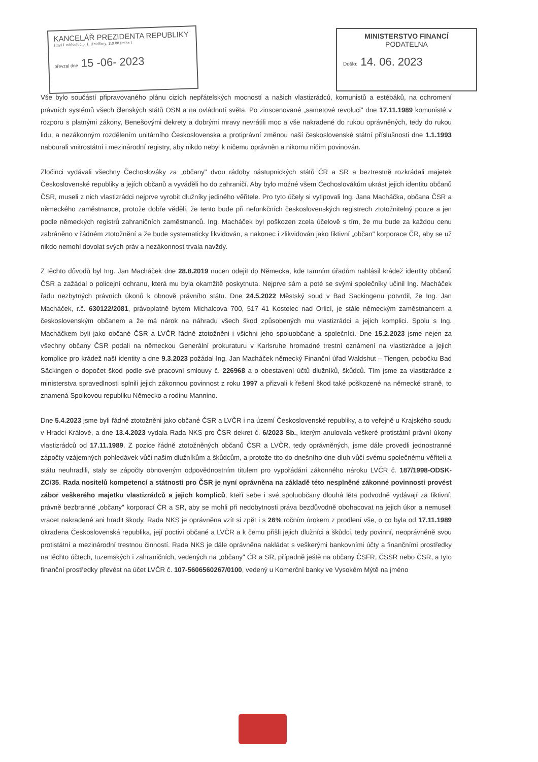KANCELÁŘ PREZIDENTA REPUBLIKY
Hrad I. nádvoří č.p. 1, Hradčany, 119 08 Praha 1
převzal dne 15 -06- 2023
MINISTERSTVO FINANCÍ
PODATELNA
Došlo: 14. 06. 2023
Vše bylo součástí připravovaného plánu cizích nepřátelských mocností a našich vlastizrádců, komunistů a estébáků, na ochromení právních systémů všech členských států OSN a na ovládnutí světa. Po zinscenované „sametové revoluci" dne 17.11.1989 komunisté v rozporu s platnými zákony, Benešovými dekrety a dobrými mravy nevrátili moc a vše nakradené do rukou oprávněných, tedy do rukou lidu, a nezákonným rozdělením unitárního Československa a protiprávní změnou naší československé státní příslušnosti dne 1.1.1993 nabourali vnitrostátní i mezinárodní registry, aby nikdo nebyl k ničemu oprávněn a nikomu ničím povinován.
Zločinci vydávali všechny Čechoslováky za „občany" dvou rádoby nástupnických států ČR a SR a beztrestně rozkrádali majetek Československé republiky a jejích občanů a vyváděli ho do zahraničí. Aby bylo možné všem Čechoslovákům ukrást jejich identitu občanů ČSR, museli z nich vlastizrádci nejprve vyrobit dlužníky jediného věřitele. Pro tyto účely si vytipovali Ing. Jana Macháčka, občana ČSR a německého zaměstnance, protože dobře věděli, že tento bude při nefunkčních československých registrech ztotožnitelný pouze a jen podle německých registrů zahraničních zaměstnanců. Ing. Macháček byl poškozen zcela účelově s tím, že mu bude za každou cenu zabráněno v řádném ztotožnění a že bude systematicky likvidován, a nakonec i zlikvidován jako fiktivní „občan" korporace ČR, aby se už nikdo nemohl dovolat svých práv a nezákonnost trvala navždy.
Z těchto důvodů byl Ing. Jan Macháček dne 28.8.2019 nucen odejít do Německa, kde tamním úřadům nahlásil krádež identity občanů ČSR a zažádal o policejní ochranu, která mu byla okamžitě poskytnuta. Nejprve sám a poté se svými společníky učinil Ing. Macháček řadu nezbytných právních úkonů k obnově právního státu. Dne 24.5.2022 Městský soud v Bad Sackingenu potvrdil, že Ing. Jan Macháček, r.č. 630122/2081, právoplatně bytem Michalcova 700, 517 41 Kostelec nad Orlicí, je stále německým zaměstnancem a československým občanem a že má nárok na náhradu všech škod způsobených mu vlastizrádci a jejich komplici. Spolu s Ing. Macháčkem byli jako občané ČSR a LVČR řádně ztotožněni i všichni jeho spoluobčané a společníci. Dne 15.2.2023 jsme nejen za všechny občany ČSR podali na německou Generální prokuraturu v Karlsruhe hromadné trestní oznámení na vlastizrádce a jejich komplice pro krádež naší identity a dne 9.3.2023 požádal Ing. Jan Macháček německý Finanční úřad Waldshut – Tiengen, pobočku Bad Säckingen o dopočet škod podle své pracovní smlouvy č. 226968 a o obestavení účtů dlužníků, škůdců. Tím jsme za vlastizrádce z ministerstva spravedlnosti splnili jejich zákonnou povinnost z roku 1997 a přizvali k řešení škod také poškozené na německé straně, to znamená Spolkovou republiku Německo a rodinu Mannino.
Dne 5.4.2023 jsme byli řádně ztotožněni jako občané ČSR a LVČR i na území Československé republiky, a to veřejně u Krajského soudu v Hradci Králové, a dne 13.4.2023 vydala Rada NKS pro ČSR dekret č. 6/2023 Sb., kterým anulovala veškeré protistátní právní úkony vlastizrádců od 17.11.1989. Z pozice řádně ztotožněných občanů ČSR a LVČR, tedy oprávněných, jsme dále provedli jednostranné zápočty vzájemných pohledávek vůči našim dlužníkům a škůdcům, a protože tito do dnešního dne dluh vůči svému společnému věřiteli a státu neuhradili, staly se zápočty obnoveným odpovědnostním titulem pro vypořádání zákonného nároku LVČR č. 187/1998-ODSK-ZC/35. Rada nositelů kompetencí a státnosti pro ČSR je nyní oprávněna na základě této nesplněné zákonné povinnosti provést zábor veškerého majetku vlastizrádců a jejich kompliců, kteří sebe i své spoluobčany dlouhá léta podvodně vydávají za fiktivní, právně bezbranné „občany" korporací ČR a SR, aby se mohli při nedobytnosti práva bezdůvodně obohacovat na jejich úkor a nemuseli vracet nakradené ani hradit škody. Rada NKS je oprávněna vzít si zpět i s 26% ročním úrokem z prodlení vše, o co byla od 17.11.1989 okradena Československá republika, její poctiví občané a LVČR a k čemu přišli jejich dlužníci a škůdci, tedy povinní, neoprávněně svou protistátní a mezinárodní trestnou činností. Rada NKS je dále oprávněna nakládat s veškerými bankovními účty a finančními prostředky na těchto účtech, tuzemských i zahraničních, vedených na „občany" ČR a SR, případně ještě na občany ČSFR, ČSSR nebo ČSR, a tyto finanční prostředky převést na účet LVČR č. 107-5606560267/0100, vedený u Komerční banky ve Vysokém Mýtě na jméno